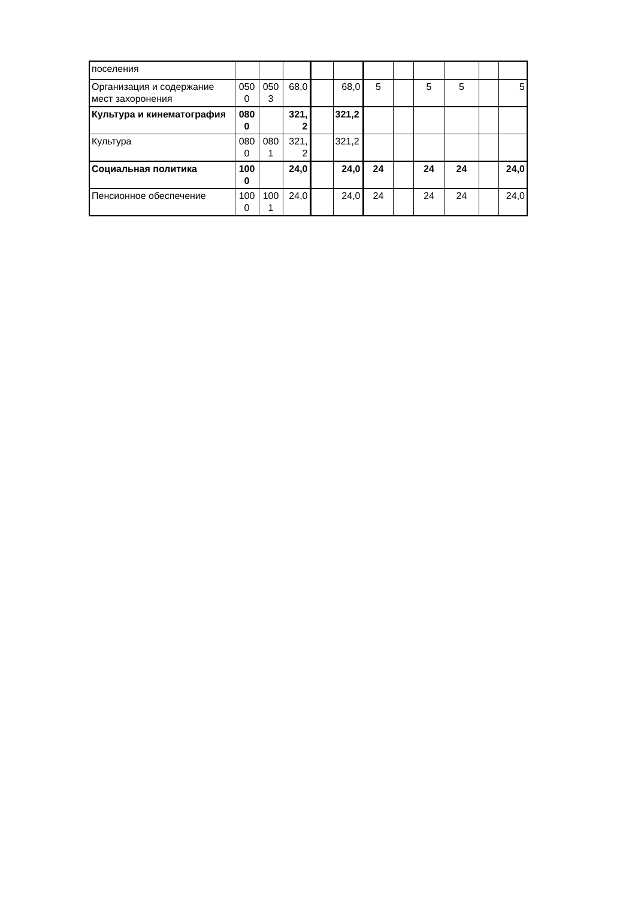| поселения | | | | | | | | | | | |
| Организация и содержание мест захоронения | 050 0 | 050 3 | 68,0 | | 68,0 | 5 | | 5 | 5 | | 5 |
| Культура и кинематография | 080 0 | | 321, 2 | | 321,2 | | | | | | |
| Культура | 080 0 | 080 1 | 321, 2 | | 321,2 | | | | | | |
| Социальная политика | 100 0 | | 24,0 | | 24,0 | 24 | | 24 | 24 | | 24,0 |
| Пенсионное обеспечение | 100 0 | 100 1 | 24,0 | | 24,0 | 24 | | 24 | 24 | | 24,0 |